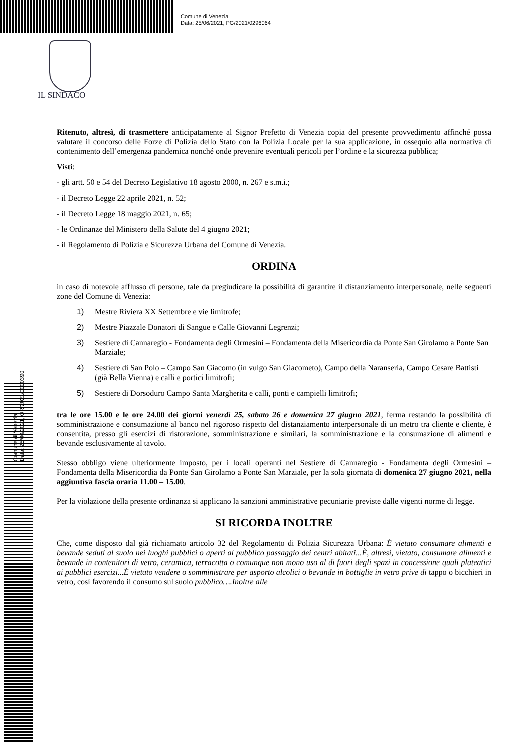Comune di Venezia
Data: 25/06/2021, PG/2021/0296064
IL SINDACO
Comune di Venezia
Data: 25/06/2021, OR/2021/0000390
Ritenuto, altresì, di trasmettere anticipatamente al Signor Prefetto di Venezia copia del presente provvedimento affinché possa valutare il concorso delle Forze di Polizia dello Stato con la Polizia Locale per la sua applicazione, in ossequio alla normativa di contenimento dell’emergenza pandemica nonché onde prevenire eventuali pericoli per l’ordine e la sicurezza pubblica;
Visti:
- gli artt. 50 e 54 del Decreto Legislativo 18 agosto 2000, n. 267 e s.m.i.;
- il Decreto Legge 22 aprile 2021, n. 52;
- il Decreto Legge 18 maggio 2021, n. 65;
- le Ordinanze del Ministero della Salute del 4 giugno 2021;
- il Regolamento di Polizia e Sicurezza Urbana del Comune di Venezia.
ORDINA
in caso di notevole afflusso di persone, tale da pregiudicare la possibilità di garantire il distanziamento interpersonale, nelle seguenti zone del Comune di Venezia:
1) Mestre Riviera XX Settembre e vie limitrofe;
2) Mestre Piazzale Donatori di Sangue e Calle Giovanni Legrenzi;
3) Sestiere di Cannaregio - Fondamenta degli Ormesini – Fondamenta della Misericordia da Ponte San Girolamo a Ponte San Marziale;
4) Sestiere di San Polo – Campo San Giacomo (in vulgo San Giacometo), Campo della Naranseria, Campo Cesare Battisti (già Bella Vienna) e calli e portici limitrofi;
5) Sestiere di Dorsoduro Campo Santa Margherita e calli, ponti e campielli limitrofi;
tra le ore 15.00 e le ore 24.00 dei giorni venerdì 25, sabato 26 e domenica 27 giugno 2021, ferma restando la possibilità di somministrazione e consumazione al banco nel rigoroso rispetto del distanziamento interpersonale di un metro tra cliente e cliente, è consentita, presso gli esercizi di ristorazione, somministrazione e similari, la somministrazione e la consumazione di alimenti e bevande esclusivamente al tavolo.
Stesso obbligo viene ulteriormente imposto, per i locali operanti nel Sestiere di Cannaregio - Fondamenta degli Ormesini – Fondamenta della Misericordia da Ponte San Girolamo a Ponte San Marziale, per la sola giornata di domenica 27 giugno 2021, nella aggiuntiva fascia oraria 11.00 – 15.00.
Per la violazione della presente ordinanza si applicano la sanzioni amministrative pecuniarie previste dalle vigenti norme di legge.
SI RICORDA INOLTRE
Che, come disposto dal già richiamato articolo 32 del Regolamento di Polizia Sicurezza Urbana: È vietato consumare alimenti e bevande seduti al suolo nei luoghi pubblici o aperti al pubblico passaggio dei centri abitati...È, altresì, vietato, consumare alimenti e bevande in contenitori di vetro, ceramica, terracotta o comunque non mono uso al di fuori degli spazi in concessione quali plateatici ai pubblici esercizi...È vietato vendere o somministrare per asporto alcolici o bevande in bottiglie in vetro prive di tappo o bicchieri in vetro, così favorendo il consumo sul suolo pubblico….Inoltre alle